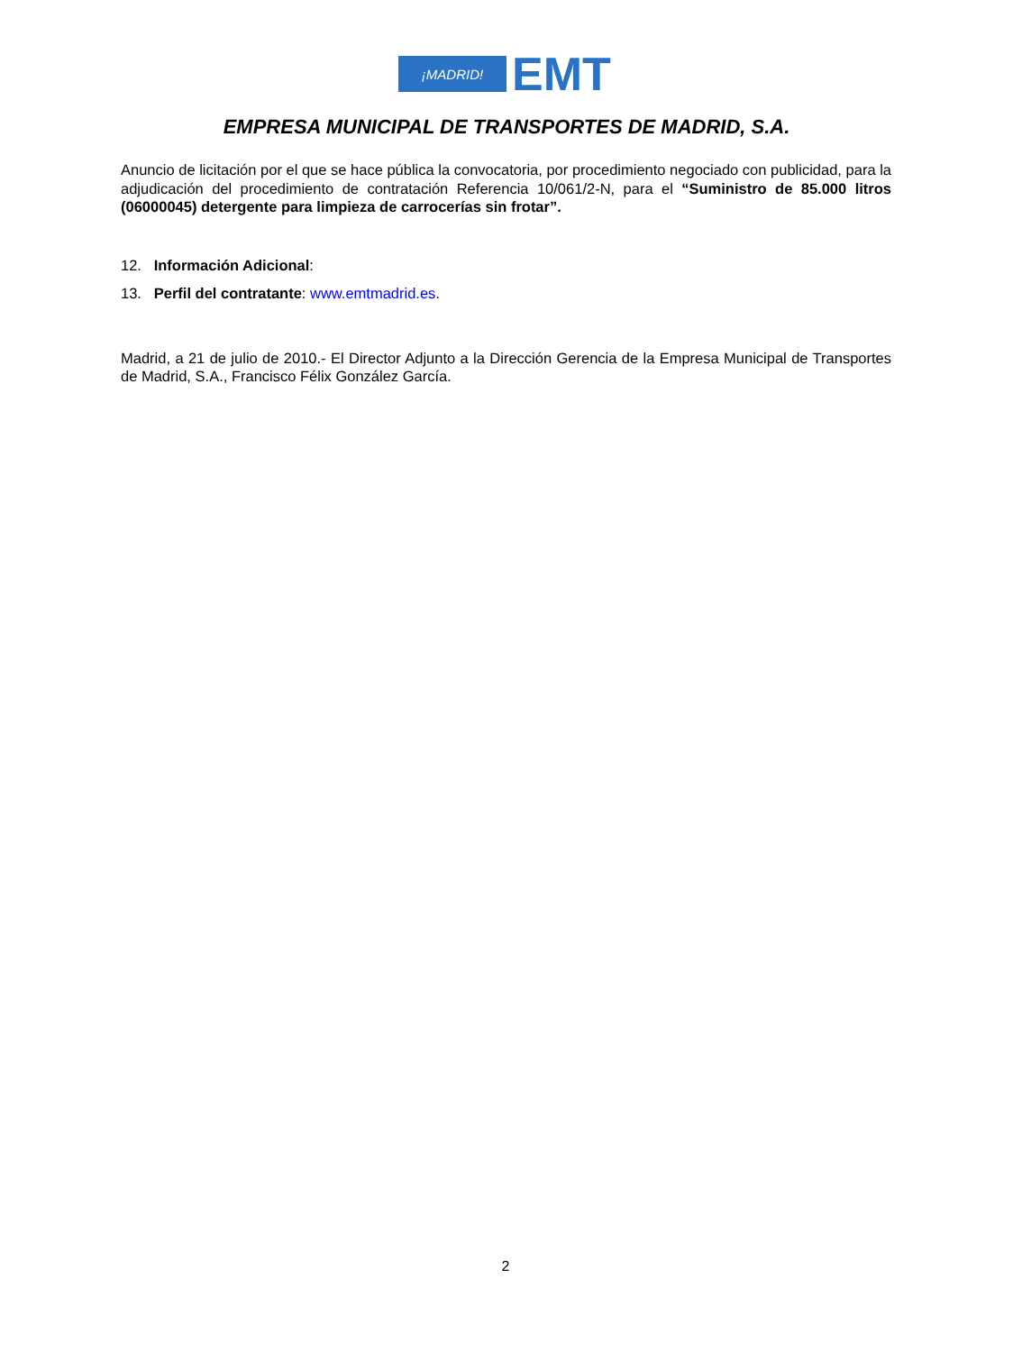¡MADRID!
EMT
EMPRESA MUNICIPAL DE TRANSPORTES DE MADRID, S.A.
Anuncio de licitación por el que se hace pública la convocatoria, por procedimiento negociado con publicidad, para la adjudicación del procedimiento de contratación Referencia 10/061/2-N, para el “Suministro de 85.000 litros (06000045) detergente para limpieza de carrocerías sin frotar”.
12. Información Adicional:
13. Perfil del contratante: www.emtmadrid.es.
Madrid, a 21 de julio de 2010.- El Director Adjunto a la Dirección Gerencia de la Empresa Municipal de Transportes de Madrid, S.A., Francisco Félix González García.
2